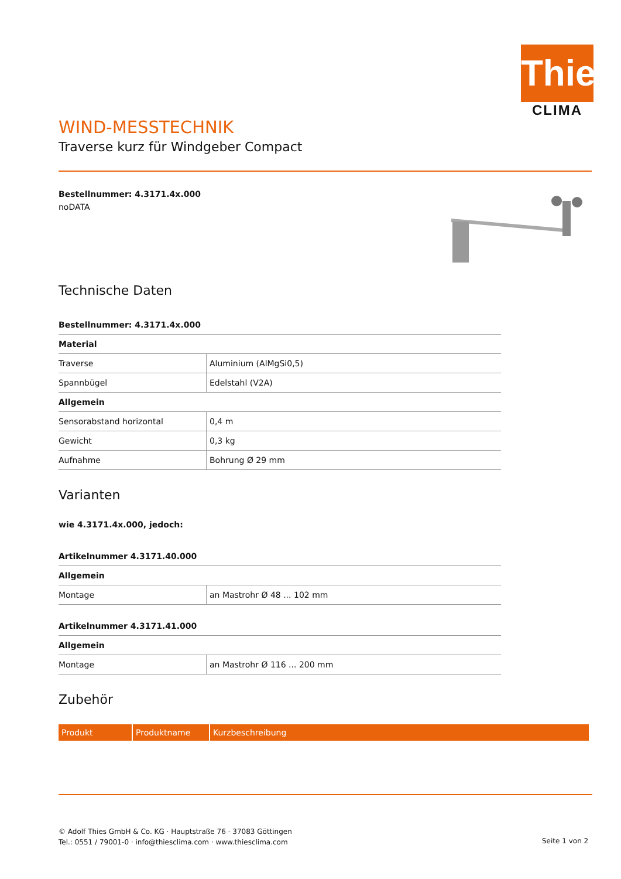Thies
CLIMA
WIND-MESSTECHNIK
Traverse kurz für Windgeber Compact
Bestellnummer: 4.3171.4x.000
noDATA
Technische Daten
| Bestellnummer: 4.3171.4x.000 | |
| Material | |
| Traverse | Aluminium (AlMgSi0,5) |
| Spannbügel | Edelstahl (V2A) |
| Allgemein | |
| Sensorabstand horizontal | 0,4 m |
| Gewicht | 0,3 kg |
| Aufnahme | Bohrung Ø 29 mm |
Varianten
wie 4.3171.4x.000, jedoch:
| Artikelnummer 4.3171.40.000 | |
| Allgemein | |
| Montage | an Mastrohr Ø 48 ... 102 mm |
| Artikelnummer 4.3171.41.000 | |
| Allgemein | |
| Montage | an Mastrohr Ø 116 ... 200 mm |
Zubehör
| Produkt | Produktname | Kurzbeschreibung |
| --- | --- | --- |
© Adolf Thies GmbH & Co. KG · Hauptstraße 76 · 37083 Göttingen
Tel.: 0551 / 79001-0 · info@thiesclima.com · www.thiesclima.com
Seite 1 von 2